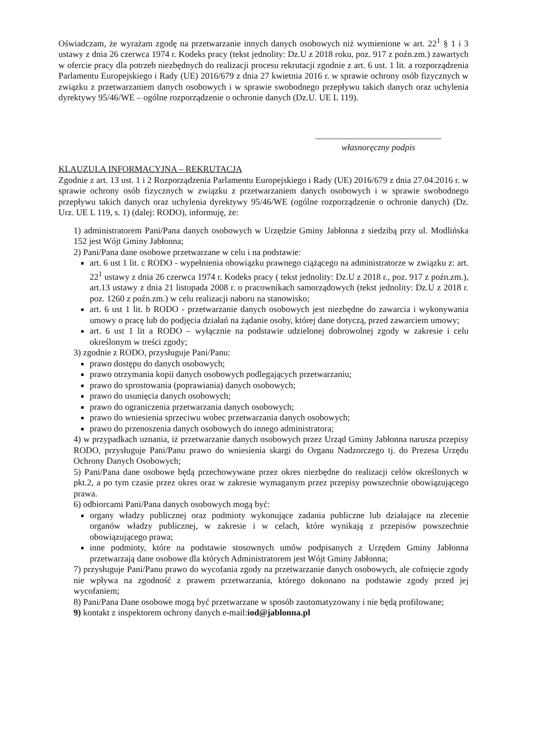Oświadczam, że wyrażam zgodę na przetwarzanie innych danych osobowych niż wymienione w art. 22<sup>1</sup> § 1 i 3 ustawy z dnia 26 czerwca 1974 r. Kodeks pracy (tekst jednolity: Dz.U z 2018 roku, poz. 917 z poźn.zm.) zawartych w ofercie pracy dla potrzeb niezbędnych do realizacji procesu rekrutacji zgodnie z art. 6 ust. 1 lit. a rozporządzenia Parlamentu Europejskiego i Rady (UE) 2016/679 z dnia 27 kwietnia 2016 r. w sprawie ochrony osób fizycznych w związku z przetwarzaniem danych osobowych i w sprawie swobodnego przepływu takich danych oraz uchylenia dyrektywy 95/46/WE – ogólne rozporządzenie o ochronie danych (Dz.U. UE L 119).
własnoręczny podpis
KLAUZULA INFORMACYJNA – REKRUTACJA
Zgodnie z art. 13 ust. 1 i 2 Rozporządzenia Parlamentu Europejskiego i Rady (UE) 2016/679 z dnia 27.04.2016 r. w sprawie ochrony osób fizycznych w związku z przetwarzaniem danych osobowych i w sprawie swobodnego przepływu takich danych oraz uchylenia dyrektywy 95/46/WE (ogólne rozporządzenie o ochronie danych) (Dz. Urz. UE L 119, s. 1) (dalej: RODO), informuję, że:
1) administratorem Pani/Pana danych osobowych w Urzędzie Gminy Jabłonna z siedzibą przy ul. Modlińska 152 jest Wójt Gminy Jabłonna;
2) Pani/Pana dane osobowe przetwarzane w celu i na podstawie:
art. 6 ust 1 lit. c RODO - wypełnienia obowiązku prawnego ciążącego na administratorze w związku z: art. 22<sup>1</sup> ustawy z dnia 26 czerwca 1974 r. Kodeks pracy ( tekst jednolity: Dz.U z 2018 r., poz. 917 z poźn.zm.), art.13 ustawy z dnia 21 listopada 2008 r. o pracownikach samorządowych (tekst jednolity: Dz.U z 2018 r. poz. 1260 z poźn.zm.) w celu realizacji naboru na stanowisko;
art. 6 ust 1 lit. b RODO - przetwarzanie danych osobowych jest niezbędne do zawarcia i wykonywania umowy o pracę lub do podjęcia działań na żądanie osoby, której dane dotyczą, przed zawarciem umowy;
art. 6 ust 1 lit a RODO – wyłącznie na podstawie udzielonej dobrowolnej zgody w zakresie i celu określonym w treści zgody;
3) zgodnie z RODO, przysługuje Pani/Panu:
prawo dostępu do danych osobowych;
prawo otrzymania kopii danych osobowych podlegających przetwarzaniu;
prawo do sprostowania (poprawiania) danych osobowych;
prawo do usunięcia danych osobowych;
prawo do ograniczenia przetwarzania danych osobowych;
prawo do wniesienia sprzeciwu wobec przetwarzania danych osobowych;
prawo do przenoszenia danych osobowych do innego administratora;
4) w przypadkach uznania, iż przetwarzanie danych osobowych przez Urząd Gminy Jabłonna narusza przepisy RODO, przysługuje Pani/Panu prawo do wniesienia skargi do Organu Nadzorczego tj. do Prezesa Urzędu Ochrony Danych Osobowych;
5) Pani/Pana dane osobowe będą przechowywane przez okres niezbędne do realizacji celów określonych w pkt.2, a po tym czasie przez okres oraz w zakresie wymaganym przez przepisy powszechnie obowiązującego prawa.
6) odbiorcami Pani/Pana danych osobowych mogą być:
organy władzy publicznej oraz podmioty wykonujące zadania publiczne lub działające na zlecenie organów władzy publicznej, w zakresie i w celach, które wynikają z przepisów powszechnie obowiązującego prawa;
inne podmioty, które na podstawie stosownych umów podpisanych z Urzędem Gminy Jabłonna przetwarzają dane osobowe dla których Administratorem jest Wójt Gminy Jabłonna;
7) przysługuje Pani/Panu prawo do wycofania zgody na przetwarzanie danych osobowych, ale cofnięcie zgody nie wpływa na zgodność z prawem przetwarzania, którego dokonano na podstawie zgody przed jej wycofaniem;
8) Pani/Pana Dane osobowe mogą być przetwarzane w sposób zautomatyzowany i nie będą profilowane;
9) kontakt z inspektorem ochrony danych e-mail:iod@jablonna.pl